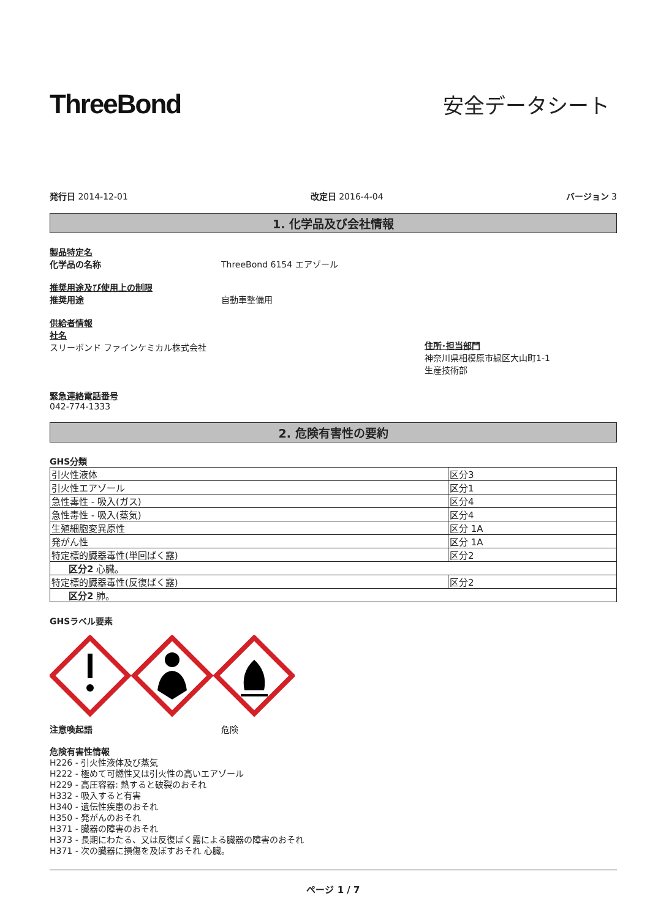ThreeBond
安全データシート
発行日 2014-12-01 改定日 2016-4-04 バージョン 3
1. 化学品及び会社情報
製品特定名
化学品の名称 ThreeBond 6154 エアゾール
推奨用途及び使用上の制限
推奨用途 自動車整備用
供給者情報
社名
スリーボンド ファインケミカル株式会社
住所･担当部門
神奈川県相模原市緑区大山町1-1
生産技術部
緊急連絡電話番号
042-774-1333
2. 危険有害性の要約
GHS分類
| 引火性液体 | 区分3 |
| 引火性エアゾール | 区分1 |
| 急性毒性 - 吸入(ガス) | 区分4 |
| 急性毒性 - 吸入(蒸気) | 区分4 |
| 生殖細胞変異原性 | 区分 1A |
| 発がん性 | 区分 1A |
| 特定標的臓器毒性(単回ばく露) | 区分2 |
| 区分2 心臓。 | |
| 特定標的臓器毒性(反復ばく露) | 区分2 |
| 区分2 肺。 | |
GHSラベル要素
注意喚起語 危険
危険有害性情報
H226 - 引火性液体及び蒸気
H222 - 極めて可燃性又は引火性の高いエアゾール
H229 - 高圧容器: 熱すると破裂のおそれ
H332 - 吸入すると有害
H340 - 遺伝性疾患のおそれ
H350 - 発がんのおそれ
H371 - 臓器の障害のおそれ
H373 - 長期にわたる、又は反復ばく露による臓器の障害のおそれ
H371 - 次の臓器に損傷を及ぼすおそれ 心臓。
ページ 1 / 7